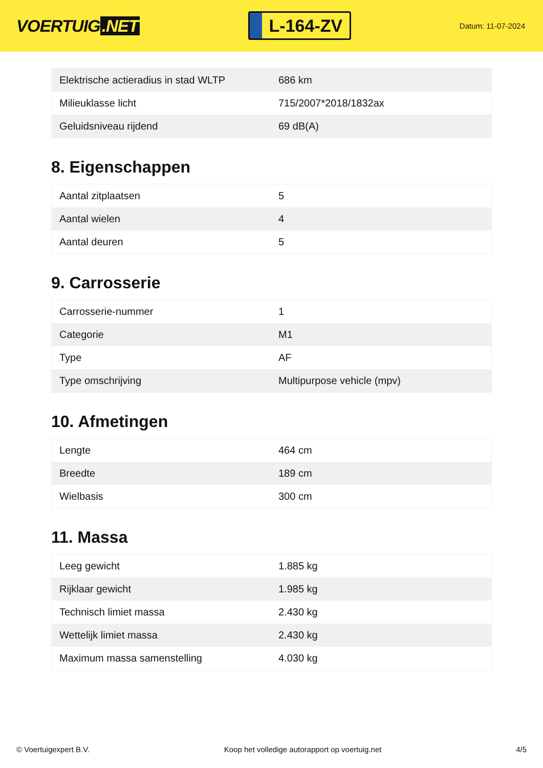VOERTUIG.NET
L-164-ZV
Datum: 11-07-2024
| Elektrische actieradius in stad WLTP | 686 km |
| Milieuklasse licht | 715/2007*2018/1832ax |
| Geluidsniveau rijdend | 69 dB(A) |
8. Eigenschappen
| Aantal zitplaatsen | 5 |
| Aantal wielen | 4 |
| Aantal deuren | 5 |
9. Carrosserie
| Carrosserie-nummer | 1 |
| Categorie | M1 |
| Type | AF |
| Type omschrijving | Multipurpose vehicle (mpv) |
10. Afmetingen
| Lengte | 464 cm |
| Breedte | 189 cm |
| Wielbasis | 300 cm |
11. Massa
| Leeg gewicht | 1.885 kg |
| Rijklaar gewicht | 1.985 kg |
| Technisch limiet massa | 2.430 kg |
| Wettelijk limiet massa | 2.430 kg |
| Maximum massa samenstelling | 4.030 kg |
© Voertuigexpert B.V. Koop het volledige autorapport op voertuig.net 4/5